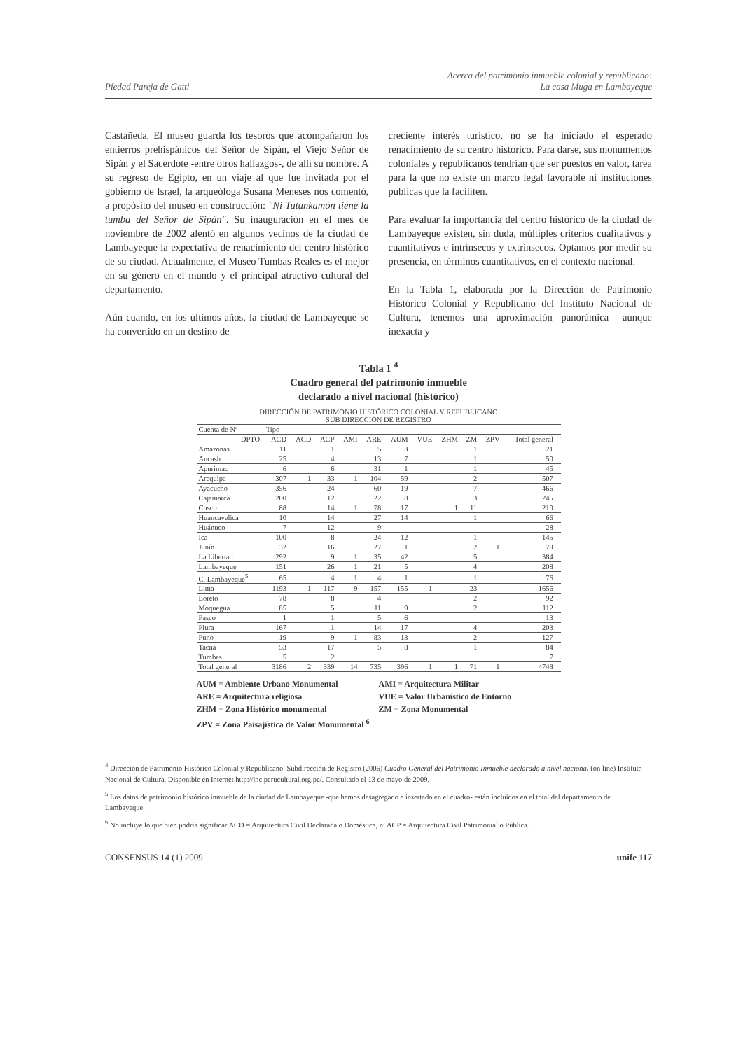Piedad Pareja de Gatti Acerca del patrimonio inmueble colonial y republicano:
La casa Muga en Lambayeque
Castañeda. El museo guarda los tesoros que acompañaron los entierros prehispánicos del Señor de Sipán, el Viejo Señor de Sipán y el Sacerdote -entre otros hallazgos-, de allí su nombre. A su regreso de Egipto, en un viaje al que fue invitada por el gobierno de Israel, la arqueóloga Susana Meneses nos comentó, a propósito del museo en construcción: "Ni Tutankamón tiene la tumba del Señor de Sipán". Su inauguración en el mes de noviembre de 2002 alentó en algunos vecinos de la ciudad de Lambayeque la expectativa de renacimiento del centro histórico de su ciudad. Actualmente, el Museo Tumbas Reales es el mejor en su género en el mundo y el principal atractivo cultural del departamento.
Aún cuando, en los últimos años, la ciudad de Lambayeque se ha convertido en un destino de
creciente interés turístico, no se ha iniciado el esperado renacimiento de su centro histórico. Para darse, sus monumentos coloniales y republicanos tendrían que ser puestos en valor, tarea para la que no existe un marco legal favorable ni instituciones públicas que la faciliten.
Para evaluar la importancia del centro histórico de la ciudad de Lambayeque existen, sin duda, múltiples criterios cualitativos y cuantitativos e intrínsecos y extrínsecos. Optamos por medir su presencia, en términos cuantitativos, en el contexto nacional.
En la Tabla 1, elaborada por la Dirección de Patrimonio Histórico Colonial y Republicano del Instituto Nacional de Cultura, tenemos una aproximación panorámica –aunque inexacta y
Tabla 1 <sup>4</sup>
Cuadro general del patrimonio inmueble
declarado a nivel nacional (histórico)
| DIRECCIÓN DE PATRIMONIO HISTÓRICO COLONIAL Y REPUBLICANO SUB DIRECCIÓN DE REGISTRO | | | | | | | | | | | | |
| --- | --- | --- | --- | --- | --- | --- | --- | --- | --- | --- | --- | --- |
| Cuenta de Nº | Tipo | | | | | | | | | | | |
| DPTO. | ACD | ACD | ACP | AMI | ARE | AUM | VUE | ZHM | ZM | ZPV | Total general | |
| Amazonas | 11 | | 1 | | 5 | 3 | | | 1 | | 21 | |
| Ancash | 25 | | 4 | | 13 | 7 | | | 1 | | 50 | |
| Apurimac | 6 | | 6 | | 31 | 1 | | | 1 | | 45 | |
| Arequipa | 307 | 1 | 33 | 1 | 104 | 59 | | | 2 | | 507 | |
| Ayacucho | 356 | | 24 | | 60 | 19 | | | 7 | | 466 | |
| Cajamarca | 200 | | 12 | | 22 | 8 | | | 3 | | 245 | |
| Cusco | 88 | | 14 | 1 | 78 | 17 | | 1 | 11 | | 210 | |
| Huancavelica | 10 | | 14 | | 27 | 14 | | | 1 | | 66 | |
| Huánuco | 7 | | 12 | | 9 | | | | | | 28 | |
| Ica | 100 | | 8 | | 24 | 12 | | | 1 | | 145 | |
| Junín | 32 | | 16 | | 27 | 1 | | | 2 | 1 | 79 | |
| La Libertad | 292 | | 9 | 1 | 35 | 42 | | | 5 | | 384 | |
| Lambayeque | 151 | | 26 | 1 | 21 | 5 | | | 4 | | 208 | |
| C. Lambayeque<sup>5</sup> | 65 | | 4 | 1 | 4 | 1 | | | 1 | | 76 | |
| Lima | 1193 | 1 | 117 | 9 | 157 | 155 | 1 | | 23 | | 1656 | |
| Loreto | 78 | | 8 | | 4 | | | | 2 | | 92 | |
| Moquegua | 85 | | 5 | | 11 | 9 | | | 2 | | 112 | |
| Pasco | 1 | | 1 | | 5 | 6 | | | | | 13 | |
| Piura | 167 | | 1 | | 14 | 17 | | | 4 | | 203 | |
| Puno | 19 | | 9 | 1 | 83 | 13 | | | 2 | | 127 | |
| Tacna | 53 | | 17 | | 5 | 8 | | | 1 | | 84 | |
| Tumbes | 5 | | 2 | | | | | | | | 7 | |
| Total general | 3186 | 2 | 339 | 14 | 735 | 396 | 1 | 1 | 71 | 1 | 4748 | |
AUM = Ambiente Urbano Monumental AMI = Arquitectura Militar ARE = Arquitectura religiosa VUE = Valor Urbanístico de Entorno ZHM = Zona Histórico monumental ZM = Zona Monumental ZPV = Zona Paisajística de Valor Monumental <sup>6</sup>
<sup>4</sup> Dirección de Patrimonio Histórico Colonial y Republicano. Subdirección de Registro (2006) Cuadro General del Patrimonio Inmueble declarado a nivel nacional (on line) Instituto Nacional de Cultura. Disponible en Internet http://inc.perucultural.org.pe/. Consultado el 13 de mayo de 2009.
<sup>5</sup> Los datos de patrimonio histórico inmueble de la ciudad de Lambayeque -que hemos desagregado e insertado en el cuadro- están incluidos en el total del departamento de Lambayeque.
<sup>6</sup> No incluye lo que bien podría significar ACD = Arquitectura Civil Declarada o Doméstica, ni ACP = Arquitectura Civil Patrimonial o Pública.
CONSENSUS 14 (1) 2009 unife 117